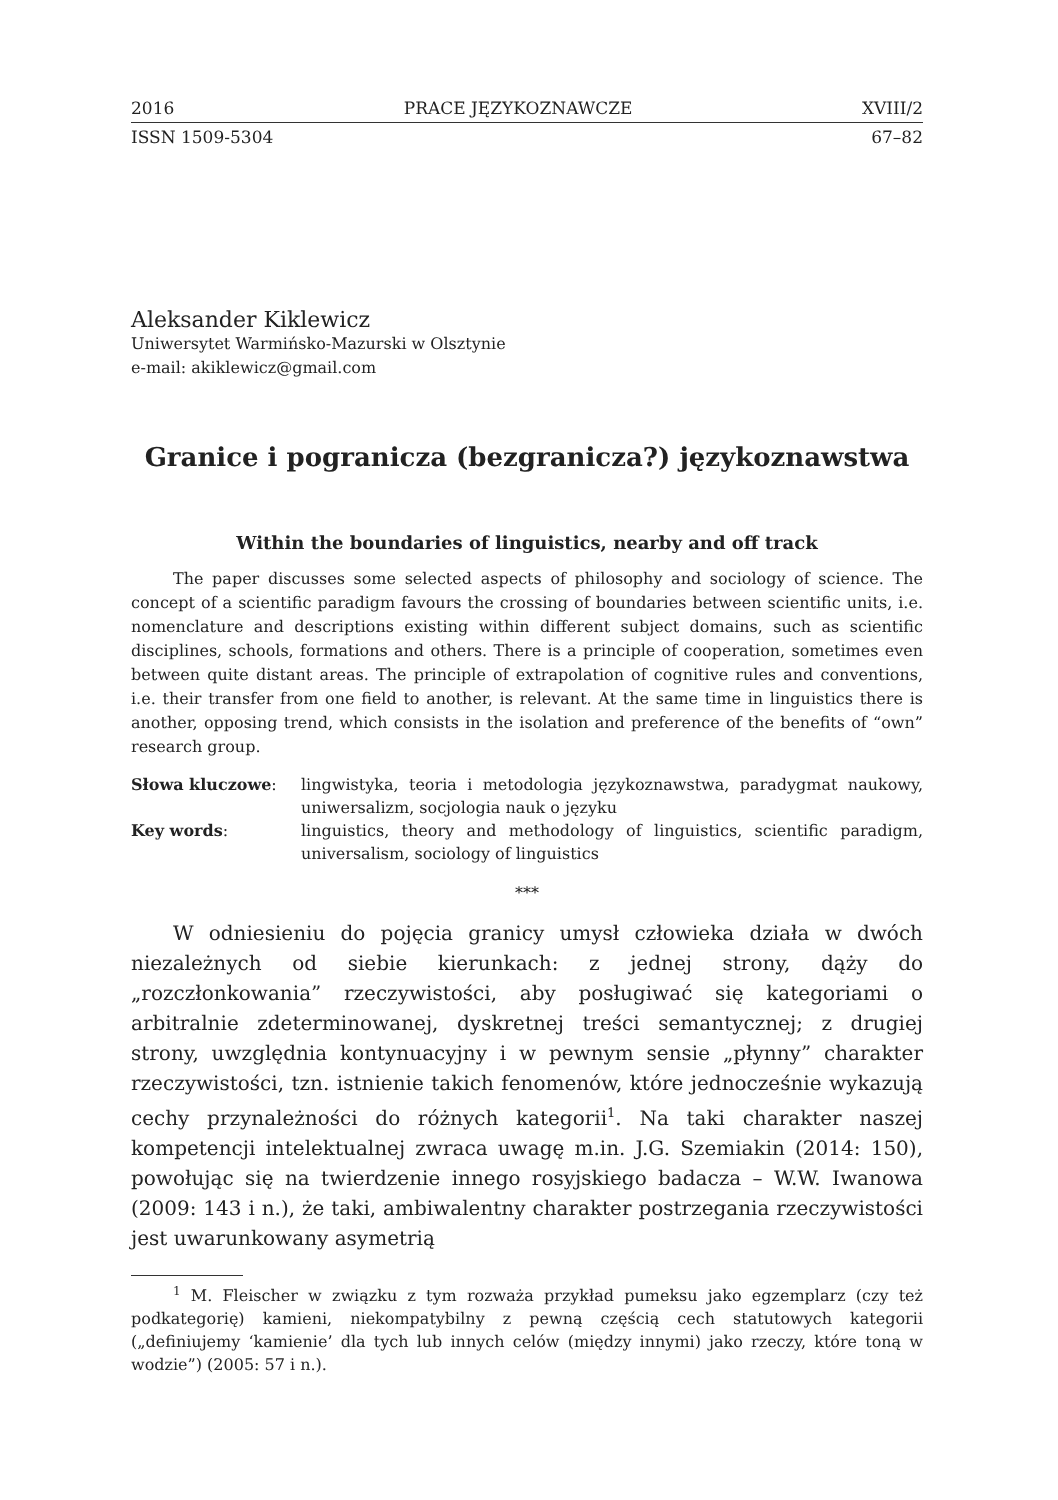2016 PRACE JĘZYKOZNAWCZE XVIII/2
ISSN 1509-5304 67–82
Aleksander Kiklewicz
Uniwersytet Warmińsko-Mazurski w Olsztynie
e-mail: akiklewicz@gmail.com
Granice i pogranicza (bezgranicza?) językoznawstwa
Within the boundaries of linguistics, nearby and off track
The paper discusses some selected aspects of philosophy and sociology of science. The concept of a scientific paradigm favours the crossing of boundaries between scientific units, i.e. nomenclature and descriptions existing within different subject domains, such as scientific disciplines, schools, formations and others. There is a principle of cooperation, sometimes even between quite distant areas. The principle of extrapolation of cognitive rules and conventions, i.e. their transfer from one field to another, is relevant. At the same time in linguistics there is another, opposing trend, which consists in the isolation and preference of the benefits of “own” research group.
| Słowa kluczowe : | lingwistyka, teoria i metodologia językoznawstwa, paradygmat naukowy, uniwersalizm, socjologia nauk o języku |
| Key words : | linguistics, theory and methodology of linguistics, scientific paradigm, universalism, sociology of linguistics |
***
W odniesieniu do pojęcia granicy umysł człowieka działa w dwóch niezależnych od siebie kierunkach: z jednej strony, dąży do „rozczłonkowania” rzeczywistości, aby posługiwać się kategoriami o arbitralnie zdeterminowanej, dyskretnej treści semantycznej; z drugiej strony, uwzględnia kontynuacyjny i w pewnym sensie „płynny” charakter rzeczywistości, tzn. istnienie takich fenomenów, które jednocześnie wykazują cechy przynależności do różnych kategorii<sup>1</sup>. Na taki charakter naszej kompetencji intelektualnej zwraca uwagę m.in. J.G. Szemiakin (2014: 150), powołując się na twierdzenie innego rosyjskiego badacza – W.W. Iwanowa (2009: 143 i n.), że taki, ambiwalentny charakter postrzegania rzeczywistości jest uwarunkowany asymetrią
<sup>1</sup> M. Fleischer w związku z tym rozważa przykład pumeksu jako egzemplarz (czy też podkategorię) kamieni, niekompatybilny z pewną częścią cech statutowych kategorii („definiujemy ‘kamienie’ dla tych lub innych celów (między innymi) jako rzeczy, które toną w wodzie”) (2005: 57 i n.).